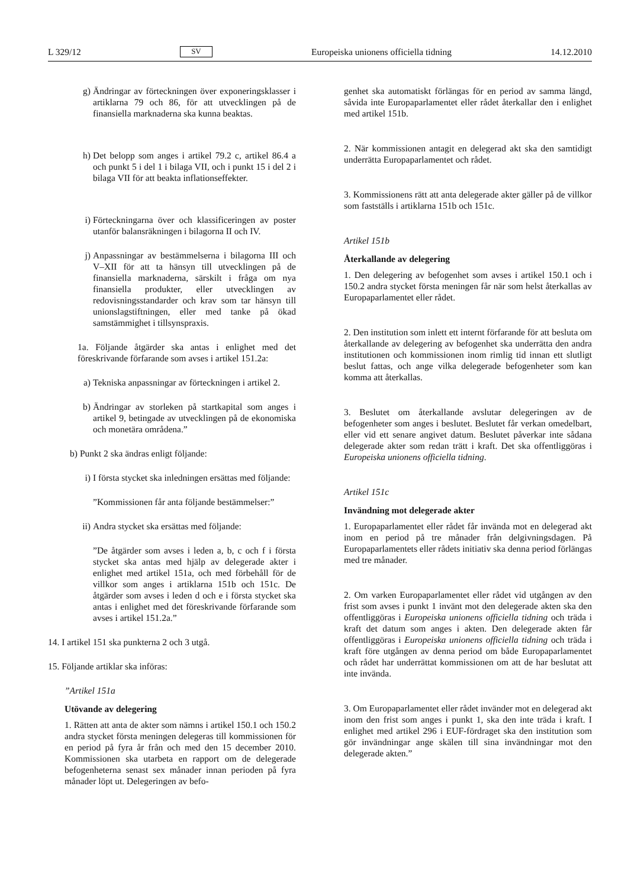L 329/12 SV Europeiska unionens officiella tidning 14.12.2010
g) Ändringar av förteckningen över exponeringsklasser i artiklarna 79 och 86, för att utvecklingen på de finansiella marknaderna ska kunna beaktas.
h) Det belopp som anges i artikel 79.2 c, artikel 86.4 a och punkt 5 i del 1 i bilaga VII, och i punkt 15 i del 2 i bilaga VII för att beakta inflationseffekter.
i) Förteckningarna över och klassificeringen av poster utanför balansräkningen i bilagorna II och IV.
j) Anpassningar av bestämmelserna i bilagorna III och V–XII för att ta hänsyn till utvecklingen på de finansiella marknaderna, särskilt i fråga om nya finansiella produkter, eller utvecklingen av redovisningsstandarder och krav som tar hänsyn till unionslagstiftningen, eller med tanke på ökad samstämmighet i tillsynspraxis.
1a. Följande åtgärder ska antas i enlighet med det föreskrivande förfarande som avses i artikel 151.2a:
a) Tekniska anpassningar av förteckningen i artikel 2.
b) Ändringar av storleken på startkapital som anges i artikel 9, betingade av utvecklingen på de ekonomiska och monetära områdena.”
b) Punkt 2 ska ändras enligt följande:
i) I första stycket ska inledningen ersättas med följande:
”Kommissionen får anta följande bestämmelser:”
ii)
Andra stycket ska ersättas med följande:
”De åtgärder som avses i leden a, b, c och f i första stycket ska antas med hjälp av delegerade akter i enlighet med artikel 151a, och med förbehåll för de villkor som anges i artiklarna 151b och 151c. De åtgärder som avses i leden d och e i första stycket ska antas i enlighet med det föreskrivande förfarande som avses i artikel 151.2a.”
14. I artikel 151 ska punkterna 2 och 3 utgå.
15. Följande artiklar ska införas:
”Artikel 151a
Utövande av delegering
1. Rätten att anta de akter som nämns i artikel 150.1 och 150.2 andra stycket första meningen delegeras till kommissionen för en period på fyra år från och med den 15 december 2010. Kommissionen ska utarbeta en rapport om de delegerade befogenheterna senast sex månader innan perioden på fyra månader löpt ut. Delegeringen av befo-
genhet ska automatiskt förlängas för en period av samma längd, såvida inte Europaparlamentet eller rådet återkallar den i enlighet med artikel 151b.
2. När kommissionen antagit en delegerad akt ska den samtidigt underrätta Europaparlamentet och rådet.
3. Kommissionens rätt att anta delegerade akter gäller på de villkor som fastställs i artiklarna 151b och 151c.
Artikel 151b
Återkallande av delegering
1. Den delegering av befogenhet som avses i artikel 150.1 och i 150.2 andra stycket första meningen får när som helst återkallas av Europaparlamentet eller rådet.
2. Den institution som inlett ett internt förfarande för att besluta om återkallande av delegering av befogenhet ska underrätta den andra institutionen och kommissionen inom rimlig tid innan ett slutligt beslut fattas, och ange vilka delegerade befogenheter som kan komma att återkallas.
3. Beslutet om återkallande avslutar delegeringen av de befogenheter som anges i beslutet. Beslutet får verkan omedelbart, eller vid ett senare angivet datum. Beslutet påverkar inte sådana delegerade akter som redan trätt i kraft. Det ska offentliggöras i Europeiska unionens officiella tidning.
Artikel 151c
Invändning mot delegerade akter
1. Europaparlamentet eller rådet får invända mot en delegerad akt inom en period på tre månader från delgivningsdagen. På Europaparlamentets eller rådets initiativ ska denna period förlängas med tre månader.
2. Om varken Europaparlamentet eller rådet vid utgången av den frist som avses i punkt 1 invänt mot den delegerade akten ska den offentliggöras i Europeiska unionens officiella tidning och träda i kraft det datum som anges i akten. Den delegerade akten får offentliggöras i Europeiska unionens officiella tidning och träda i kraft före utgången av denna period om både Europaparlamentet och rådet har underrättat kommissionen om att de har beslutat att inte invända.
3. Om Europaparlamentet eller rådet invänder mot en delegerad akt inom den frist som anges i punkt 1, ska den inte träda i kraft. I enlighet med artikel 296 i EUF-fördraget ska den institution som gör invändningar ange skälen till sina invändningar mot den delegerade akten.”